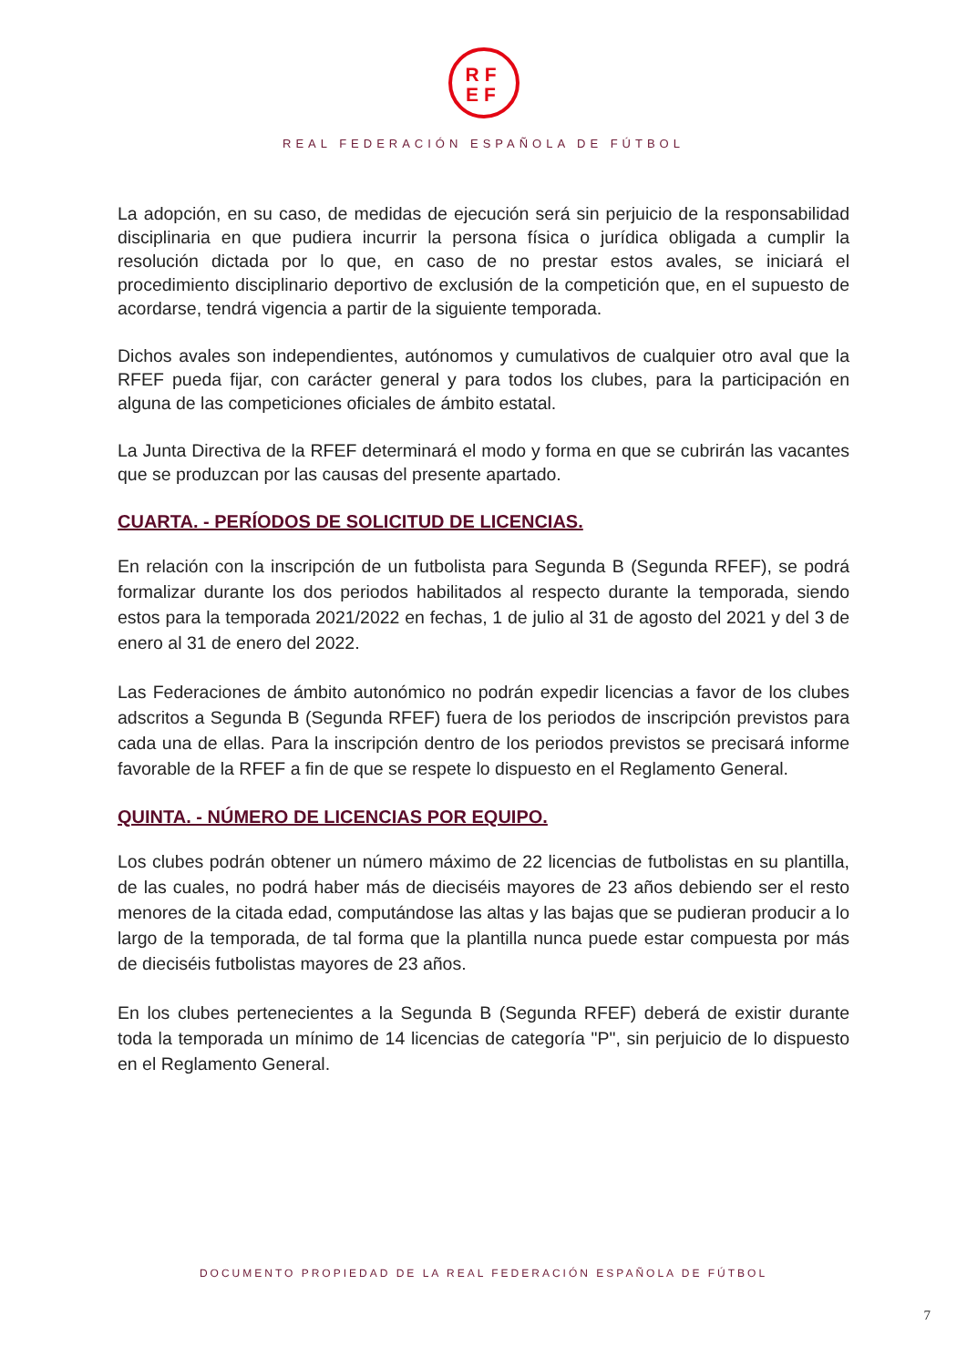RF
EF
REAL FEDERACIÓN ESPAÑOLA DE FÚTBOL
La adopción, en su caso, de medidas de ejecución será sin perjuicio de la responsabilidad disciplinaria en que pudiera incurrir la persona física o jurídica obligada a cumplir la resolución dictada por lo que, en caso de no prestar estos avales, se iniciará el procedimiento disciplinario deportivo de exclusión de la competición que, en el supuesto de acordarse, tendrá vigencia a partir de la siguiente temporada.
Dichos avales son independientes, autónomos y cumulativos de cualquier otro aval que la RFEF pueda fijar, con carácter general y para todos los clubes, para la participación en alguna de las competiciones oficiales de ámbito estatal.
La Junta Directiva de la RFEF determinará el modo y forma en que se cubrirán las vacantes que se produzcan por las causas del presente apartado.
CUARTA. - PERÍODOS DE SOLICITUD DE LICENCIAS.
En relación con la inscripción de un futbolista para Segunda B (Segunda RFEF), se podrá formalizar durante los dos periodos habilitados al respecto durante la temporada, siendo estos para la temporada 2021/2022 en fechas, 1 de julio al 31 de agosto del 2021 y del 3 de enero al 31 de enero del 2022.
Las Federaciones de ámbito autonómico no podrán expedir licencias a favor de los clubes adscritos a Segunda B (Segunda RFEF) fuera de los periodos de inscripción previstos para cada una de ellas. Para la inscripción dentro de los periodos previstos se precisará informe favorable de la RFEF a fin de que se respete lo dispuesto en el Reglamento General.
QUINTA. - NÚMERO DE LICENCIAS POR EQUIPO.
Los clubes podrán obtener un número máximo de 22 licencias de futbolistas en su plantilla, de las cuales, no podrá haber más de dieciséis mayores de 23 años debiendo ser el resto menores de la citada edad, computándose las altas y las bajas que se pudieran producir a lo largo de la temporada, de tal forma que la plantilla nunca puede estar compuesta por más de dieciséis futbolistas mayores de 23 años.
En los clubes pertenecientes a la Segunda B (Segunda RFEF) deberá de existir durante toda la temporada un mínimo de 14 licencias de categoría "P", sin perjuicio de lo dispuesto en el Reglamento General.
DOCUMENTO PROPIEDAD DE LA REAL FEDERACIÓN ESPAÑOLA DE FÚTBOL
7